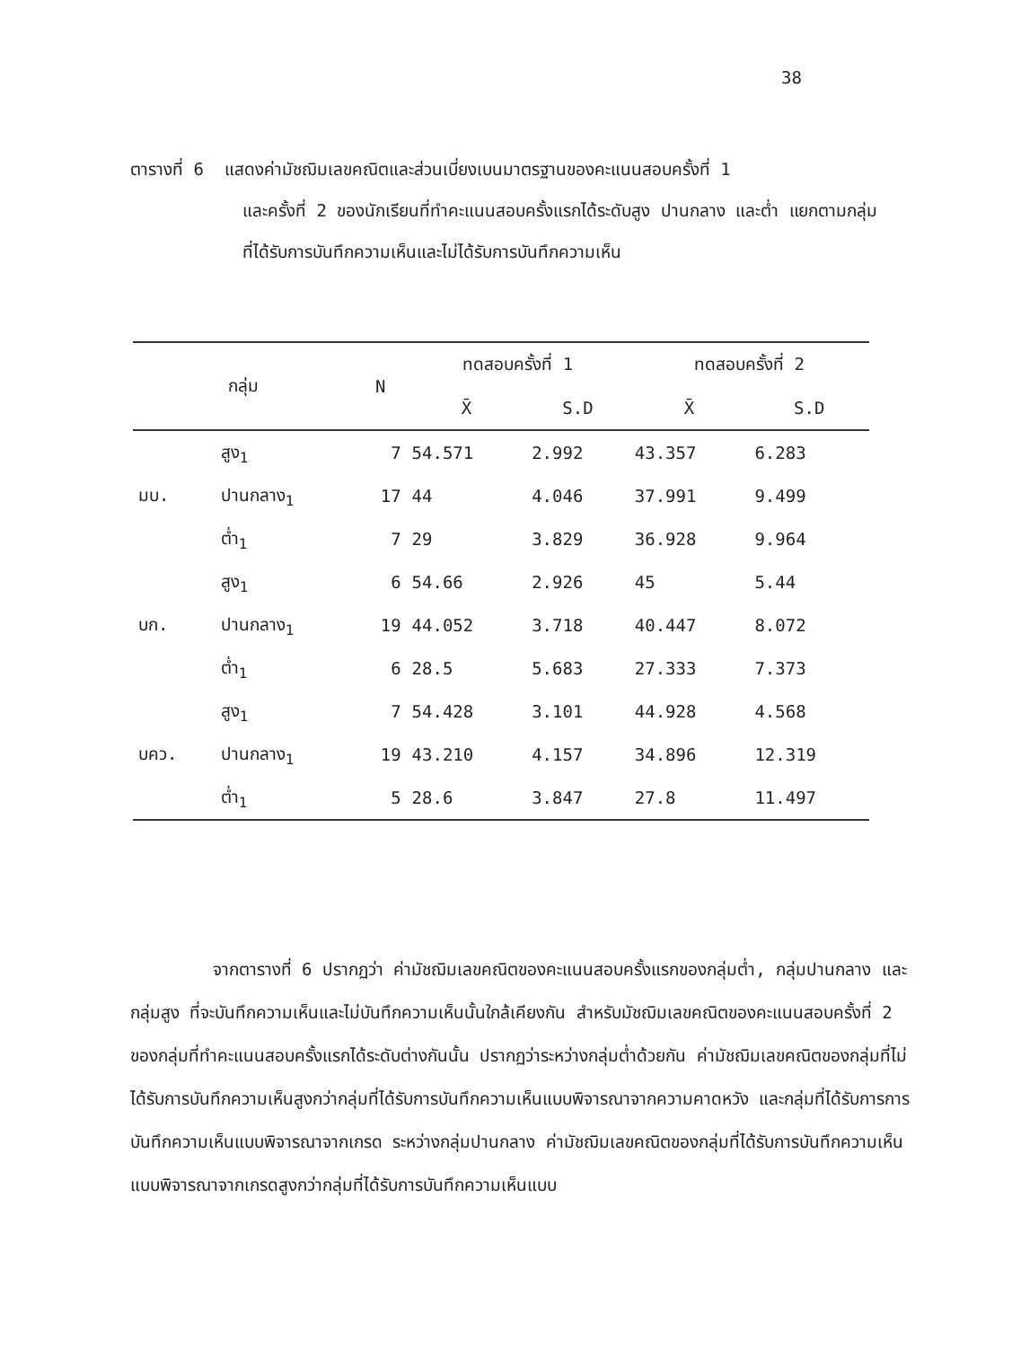38
ตารางที่ 6 แสดงค่ามัชฌิมเลขคณิตและส่วนเบี่ยงเบนมาตรฐานของคะแนนสอบครั้งที่ 1
และครั้งที่ 2 ของนักเรียนที่ทำคะแนนสอบครั้งแรกได้ระดับสูง ปานกลาง และต่ำ แยกตามกลุ่มที่ได้รับการบันทึกความเห็นและไม่ได้รับการบันทึกความเห็น
| กลุ่ม | | N | ทดสอบครั้งที่ 1 | | ทดสอบครั้งที่ 2 | |
| --- | --- | --- | --- | --- | --- | --- |
| | | | X̄ | S.D | X̄ | S.D |
| | สูง<sub>1</sub> | 7 | 54.571 | 2.992 | 43.357 | 6.283 |
| มบ. | ปานกลาง<sub>1</sub> | 17 | 44 | 4.046 | 37.991 | 9.499 |
| | ต่ำ<sub>1</sub> | 7 | 29 | 3.829 | 36.928 | 9.964 |
| | สูง<sub>1</sub> | 6 | 54.66 | 2.926 | 45 | 5.44 |
| บก. | ปานกลาง<sub>1</sub> | 19 | 44.052 | 3.718 | 40.447 | 8.072 |
| | ต่ำ<sub>1</sub> | 6 | 28.5 | 5.683 | 27.333 | 7.373 |
| | สูง<sub>1</sub> | 7 | 54.428 | 3.101 | 44.928 | 4.568 |
| บคว. | ปานกลาง<sub>1</sub> | 19 | 43.210 | 4.157 | 34.896 | 12.319 |
| | ต่ำ<sub>1</sub> | 5 | 28.6 | 3.847 | 27.8 | 11.497 |
จากตารางที่ 6 ปรากฏว่า ค่ามัชฌิมเลขคณิตของคะแนนสอบครั้งแรกของกลุ่มต่ำ, กลุ่มปานกลาง และกลุ่มสูง ที่จะบันทึกความเห็นและไม่บันทึกความเห็นนั้นใกล้เคียงกัน สำหรับมัชฌิมเลขคณิตของคะแนนสอบครั้งที่ 2 ของกลุ่มที่ทำคะแนนสอบครั้งแรกได้ระดับต่างกันนั้น ปรากฏว่าระหว่างกลุ่มต่ำด้วยกัน ค่ามัชฌิมเลขคณิตของกลุ่มที่ไม่ได้รับการบันทึกความเห็นสูงกว่ากลุ่มที่ได้รับการบันทึกความเห็นแบบพิจารณาจากความคาดหวัง และกลุ่มที่ได้รับการการบันทึกความเห็นแบบพิจารณาจากเกรด ระหว่างกลุ่มปานกลาง ค่ามัชฌิมเลขคณิตของกลุ่มที่ได้รับการบันทึกความเห็นแบบพิจารณาจากเกรดสูงกว่ากลุ่มที่ได้รับการบันทึกความเห็นแบบ